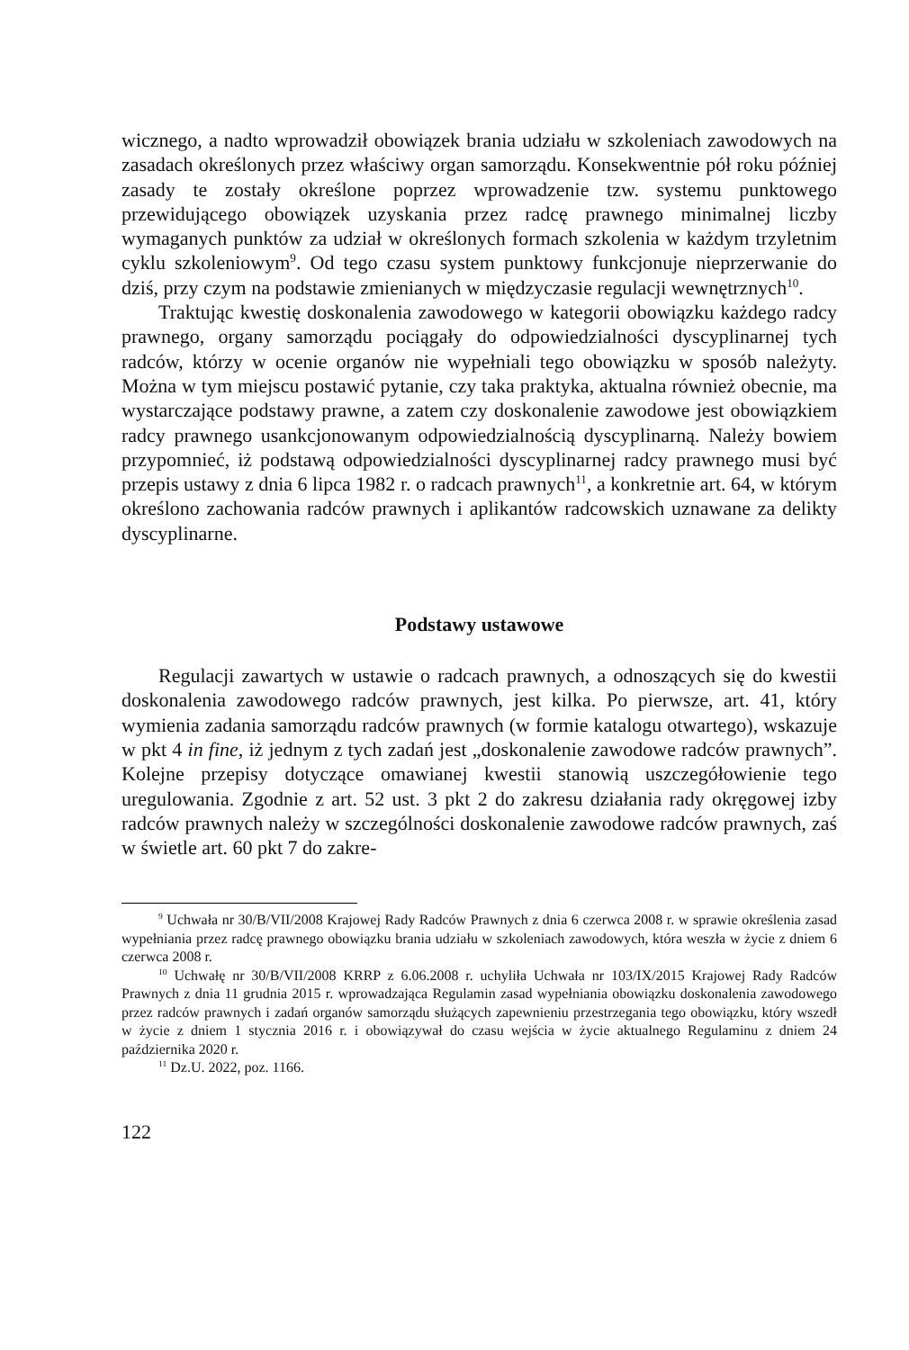wicznego, a nadto wprowadził obowiązek brania udziału w szkoleniach zawodowych na zasadach określonych przez właściwy organ samorządu. Konsekwentnie pół roku później zasady te zostały określone poprzez wprowadzenie tzw. systemu punktowego przewidującego obowiązek uzyskania przez radcę prawnego minimalnej liczby wymaganych punktów za udział w określonych formach szkolenia w każdym trzyletnim cyklu szkoleniowym<sup>9</sup>. Od tego czasu system punktowy funkcjonuje nieprzerwanie do dziś, przy czym na podstawie zmienianych w międzyczasie regulacji wewnętrznych<sup>10</sup>.
Traktując kwestię doskonalenia zawodowego w kategorii obowiązku każdego radcy prawnego, organy samorządu pociągały do odpowiedzialności dyscyplinarnej tych radców, którzy w ocenie organów nie wypełniali tego obowiązku w sposób należyty. Można w tym miejscu postawić pytanie, czy taka praktyka, aktualna również obecnie, ma wystarczające podstawy prawne, a zatem czy doskonalenie zawodowe jest obowiązkiem radcy prawnego usankcjonowanym odpowiedzialnością dyscyplinarną. Należy bowiem przypomnieć, iż podstawą odpowiedzialności dyscyplinarnej radcy prawnego musi być przepis ustawy z dnia 6 lipca 1982 r. o radcach prawnych<sup>11</sup>, a konkretnie art. 64, w którym określono zachowania radców prawnych i aplikantów radcowskich uznawane za delikty dyscyplinarne.
Podstawy ustawowe
Regulacji zawartych w ustawie o radcach prawnych, a odnoszących się do kwestii doskonalenia zawodowego radców prawnych, jest kilka. Po pierwsze, art. 41, który wymienia zadania samorządu radców prawnych (w formie katalogu otwartego), wskazuje w pkt 4 in fine, iż jednym z tych zadań jest „doskonalenie zawodowe radców prawnych”. Kolejne przepisy dotyczące omawianej kwestii stanowią uszczegółowienie tego uregulowania. Zgodnie z art. 52 ust. 3 pkt 2 do zakresu działania rady okręgowej izby radców prawnych należy w szczególności doskonalenie zawodowe radców prawnych, zaś w świetle art. 60 pkt 7 do zakre-
<sup>9</sup> Uchwała nr 30/B/VII/2008 Krajowej Rady Radców Prawnych z dnia 6 czerwca 2008 r. w sprawie określenia zasad wypełniania przez radcę prawnego obowiązku brania udziału w szkoleniach zawodowych, która weszła w życie z dniem 6 czerwca 2008 r.
<sup>10</sup> Uchwałę nr 30/B/VII/2008 KRRP z 6.06.2008 r. uchyliła Uchwała nr 103/IX/2015 Krajowej Rady Radców Prawnych z dnia 11 grudnia 2015 r. wprowadzająca Regulamin zasad wypełniania obowiązku doskonalenia zawodowego przez radców prawnych i zadań organów samorządu służących zapewnieniu przestrzegania tego obowiązku, który wszedł w życie z dniem 1 stycznia 2016 r. i obowiązywał do czasu wejścia w życie aktualnego Regulaminu z dniem 24 października 2020 r.
<sup>11</sup> Dz.U. 2022, poz. 1166.
122